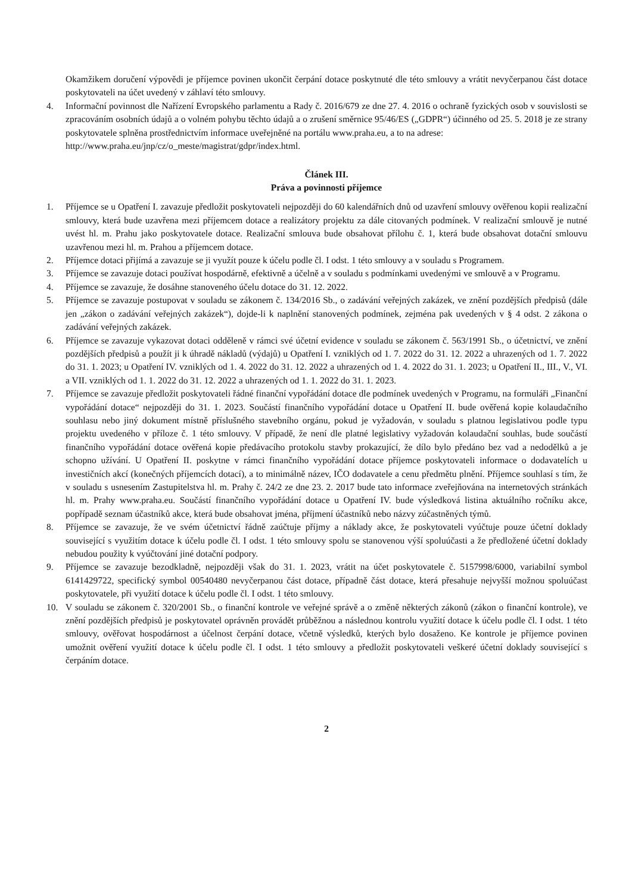Okamžikem doručení výpovědi je příjemce povinen ukončit čerpání dotace poskytnuté dle této smlouvy a vrátit nevyčerpanou část dotace poskytovateli na účet uvedený v záhlaví této smlouvy.
4. Informační povinnost dle Nařízení Evropského parlamentu a Rady č. 2016/679 ze dne 27. 4. 2016 o ochraně fyzických osob v souvislosti se zpracováním osobních údajů a o volném pohybu těchto údajů a o zrušení směrnice 95/46/ES („GDPR“) účinného od 25. 5. 2018 je ze strany poskytovatele splněna prostřednictvím informace uveřejněné na portálu www.praha.eu, a to na adrese:
http://www.praha.eu/jnp/cz/o_meste/magistrat/gdpr/index.html.
Článek III.
Práva a povinnosti příjemce
1. Příjemce se u Opatření I. zavazuje předložit poskytovateli nejpozději do 60 kalendářních dnů od uzavření smlouvy ověřenou kopii realizační smlouvy, která bude uzavřena mezi příjemcem dotace a realizátory projektu za dále citovaných podmínek. V realizační smlouvě je nutné uvést hl. m. Prahu jako poskytovatele dotace. Realizační smlouva bude obsahovat přílohu č. 1, která bude obsahovat dotační smlouvu uzavřenou mezi hl. m. Prahou a příjemcem dotace.
2. Příjemce dotaci přijímá a zavazuje se ji využít pouze k účelu podle čl. I odst. 1 této smlouvy a v souladu s Programem.
3. Příjemce se zavazuje dotaci používat hospodárně, efektivně a účelně a v souladu s podmínkami uvedenými ve smlouvě a v Programu.
4. Příjemce se zavazuje, že dosáhne stanoveného účelu dotace do 31. 12. 2022.
5. Příjemce se zavazuje postupovat v souladu se zákonem č. 134/2016 Sb., o zadávání veřejných zakázek, ve znění pozdějších předpisů (dále jen „zákon o zadávání veřejných zakázek“), dojde-li k naplnění stanovených podmínek, zejména pak uvedených v § 4 odst. 2 zákona o zadávání veřejných zakázek.
6. Příjemce se zavazuje vykazovat dotaci odděleně v rámci své účetní evidence v souladu se zákonem č. 563/1991 Sb., o účetnictví, ve znění pozdějších předpisů a použít ji k úhradě nákladů (výdajů) u Opatření I. vzniklých od 1. 7. 2022 do 31. 12. 2022 a uhrazených od 1. 7. 2022 do 31. 1. 2023; u Opatření IV. vzniklých od 1. 4. 2022 do 31. 12. 2022 a uhrazených od 1. 4. 2022 do 31. 1. 2023; u Opatření II., III., V., VI. a VII. vzniklých od 1. 1. 2022 do 31. 12. 2022 a uhrazených od 1. 1. 2022 do 31. 1. 2023.
7. Příjemce se zavazuje předložit poskytovateli řádné finanční vypořádání dotace dle podmínek uvedených v Programu, na formuláři „Finanční vypořádání dotace“ nejpozději do 31. 1. 2023. Součástí finančního vypořádání dotace u Opatření II. bude ověřená kopie kolaudačního souhlasu nebo jiný dokument místně příslušného stavebního orgánu, pokud je vyžadován, v souladu s platnou legislativou podle typu projektu uvedeného v příloze č. 1 této smlouvy. V případě, že není dle platné legislativy vyžadován kolaudační souhlas, bude součástí finančního vypořádání dotace ověřená kopie předávacího protokolu stavby prokazující, že dílo bylo předáno bez vad a nedodělků a je schopno užívání. U Opatření II. poskytne v rámci finančního vypořádání dotace příjemce poskytovateli informace o dodavatelích u investičních akcí (konečných příjemcích dotací), a to minimálně název, IČO dodavatele a cenu předmětu plnění. Příjemce souhlasí s tím, že v souladu s usnesením Zastupitelstva hl. m. Prahy č. 24/2 ze dne 23. 2. 2017 bude tato informace zveřejňována na internetových stránkách hl. m. Prahy www.praha.eu. Součástí finančního vypořádání dotace u Opatření IV. bude výsledková listina aktuálního ročníku akce, popřípadě seznam účastníků akce, která bude obsahovat jména, příjmení účastníků nebo názvy zúčastněných týmů.
8. Příjemce se zavazuje, že ve svém účetnictví řádně zaúčtuje příjmy a náklady akce, že poskytovateli vyúčtuje pouze účetní doklady související s využitím dotace k účelu podle čl. I odst. 1 této smlouvy spolu se stanovenou výší spoluúčasti a že předložené účetní doklady nebudou použity k vyúčtování jiné dotační podpory.
9. Příjemce se zavazuje bezodkladně, nejpozději však do 31. 1. 2023, vrátit na účet poskytovatele č. 5157998/6000, variabilní symbol 6141429722, specifický symbol 00540480 nevyčerpanou část dotace, případně část dotace, která přesahuje nejvyšší možnou spoluúčast poskytovatele, při využití dotace k účelu podle čl. I odst. 1 této smlouvy.
10. V souladu se zákonem č. 320/2001 Sb., o finanční kontrole ve veřejné správě a o změně některých zákonů (zákon o finanční kontrole), ve znění pozdějších předpisů je poskytovatel oprávněn provádět průběžnou a následnou kontrolu využití dotace k účelu podle čl. I odst. 1 této smlouvy, ověřovat hospodárnost a účelnost čerpání dotace, včetně výsledků, kterých bylo dosaženo. Ke kontrole je příjemce povinen umožnit ověření využití dotace k účelu podle čl. I odst. 1 této smlouvy a předložit poskytovateli veškeré účetní doklady související s čerpáním dotace.
2